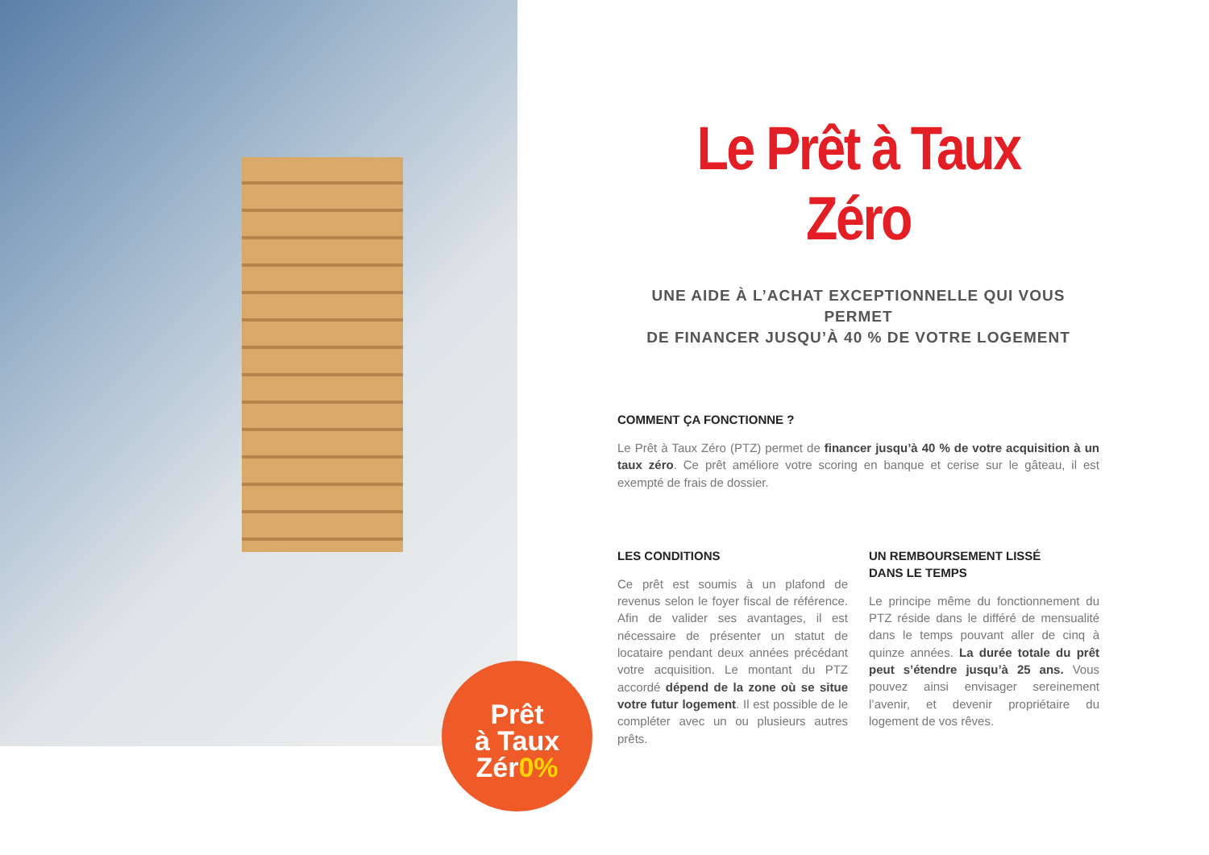Prêt
à Taux
Zér0%
Le Prêt à Taux Zéro
UNE AIDE À L’ACHAT EXCEPTIONNELLE QUI VOUS PERMET
DE FINANCER JUSQU’À 40 % DE VOTRE LOGEMENT
COMMENT ÇA FONCTIONNE ?
Le Prêt à Taux Zéro (PTZ) permet de financer jusqu’à 40 % de votre acquisition à un taux zéro. Ce prêt améliore votre scoring en banque et cerise sur le gâteau, il est exempté de frais de dossier.
LES CONDITIONS
Ce prêt est soumis à un plafond de revenus selon le foyer fiscal de référence. Afin de valider ses avantages, il est nécessaire de présenter un statut de locataire pendant deux années précédant votre acquisition. Le montant du PTZ accordé dépend de la zone où se situe votre futur logement. Il est possible de le compléter avec un ou plusieurs autres prêts.
UN REMBOURSEMENT LISSÉ
DANS LE TEMPS
Le principe même du fonctionnement du PTZ réside dans le différé de mensualité dans le temps pouvant aller de cinq à quinze années. La durée totale du prêt peut s’étendre jusqu’à 25 ans. Vous pouvez ainsi envisager sereinement l’avenir, et devenir propriétaire du logement de vos rêves.